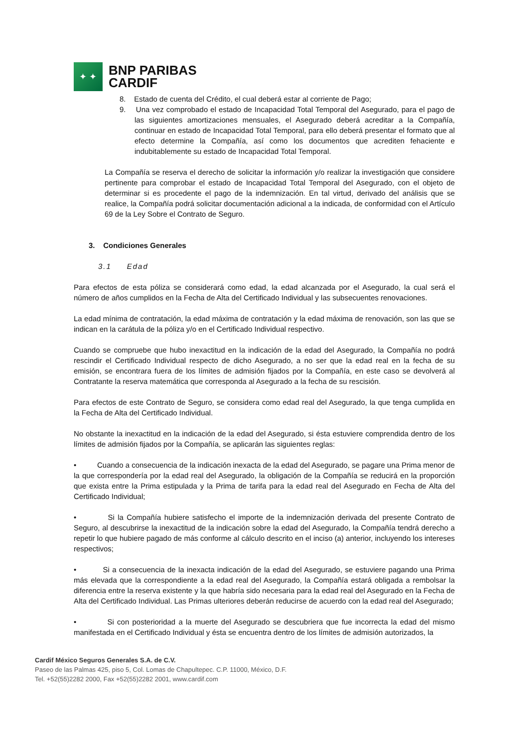✦ ✦
BNP PARIBAS
CARDIF
8. Estado de cuenta del Crédito, el cual deberá estar al corriente de Pago;
9. Una vez comprobado el estado de Incapacidad Total Temporal del Asegurado, para el pago de las siguientes amortizaciones mensuales, el Asegurado deberá acreditar a la Compañía, continuar en estado de Incapacidad Total Temporal, para ello deberá presentar el formato que al efecto determine la Compañía, así como los documentos que acrediten fehaciente e indubitablemente su estado de Incapacidad Total Temporal.
La Compañía se reserva el derecho de solicitar la información y/o realizar la investigación que considere pertinente para comprobar el estado de Incapacidad Total Temporal del Asegurado, con el objeto de determinar si es procedente el pago de la indemnización. En tal virtud, derivado del análisis que se realice, la Compañía podrá solicitar documentación adicional a la indicada, de conformidad con el Artículo 69 de la Ley Sobre el Contrato de Seguro.
3. Condiciones Generales
3.1 Edad
Para efectos de esta póliza se considerará como edad, la edad alcanzada por el Asegurado, la cual será el número de años cumplidos en la Fecha de Alta del Certificado Individual y las subsecuentes renovaciones.
La edad mínima de contratación, la edad máxima de contratación y la edad máxima de renovación, son las que se indican en la carátula de la póliza y/o en el Certificado Individual respectivo.
Cuando se compruebe que hubo inexactitud en la indicación de la edad del Asegurado, la Compañía no podrá rescindir el Certificado Individual respecto de dicho Asegurado, a no ser que la edad real en la fecha de su emisión, se encontrara fuera de los límites de admisión fijados por la Compañía, en este caso se devolverá al Contratante la reserva matemática que corresponda al Asegurado a la fecha de su rescisión.
Para efectos de este Contrato de Seguro, se considera como edad real del Asegurado, la que tenga cumplida en la Fecha de Alta del Certificado Individual.
No obstante la inexactitud en la indicación de la edad del Asegurado, si ésta estuviere comprendida dentro de los límites de admisión fijados por la Compañía, se aplicarán las siguientes reglas:
• Cuando a consecuencia de la indicación inexacta de la edad del Asegurado, se pagare una Prima menor de la que correspondería por la edad real del Asegurado, la obligación de la Compañía se reducirá en la proporción que exista entre la Prima estipulada y la Prima de tarifa para la edad real del Asegurado en Fecha de Alta del Certificado Individual;
• Si la Compañía hubiere satisfecho el importe de la indemnización derivada del presente Contrato de Seguro, al descubrirse la inexactitud de la indicación sobre la edad del Asegurado, la Compañía tendrá derecho a repetir lo que hubiere pagado de más conforme al cálculo descrito en el inciso (a) anterior, incluyendo los intereses respectivos;
• Si a consecuencia de la inexacta indicación de la edad del Asegurado, se estuviere pagando una Prima más elevada que la correspondiente a la edad real del Asegurado, la Compañía estará obligada a rembolsar la diferencia entre la reserva existente y la que habría sido necesaria para la edad real del Asegurado en la Fecha de Alta del Certificado Individual. Las Primas ulteriores deberán reducirse de acuerdo con la edad real del Asegurado;
• Si con posterioridad a la muerte del Asegurado se descubriera que fue incorrecta la edad del mismo manifestada en el Certificado Individual y ésta se encuentra dentro de los límites de admisión autorizados, la
Cardif México Seguros Generales S.A. de C.V.
Paseo de las Palmas 425, piso 5, Col. Lomas de Chapultepec. C.P. 11000, México, D.F.
Tel. +52(55)2282 2000, Fax +52(55)2282 2001, www.cardif.com